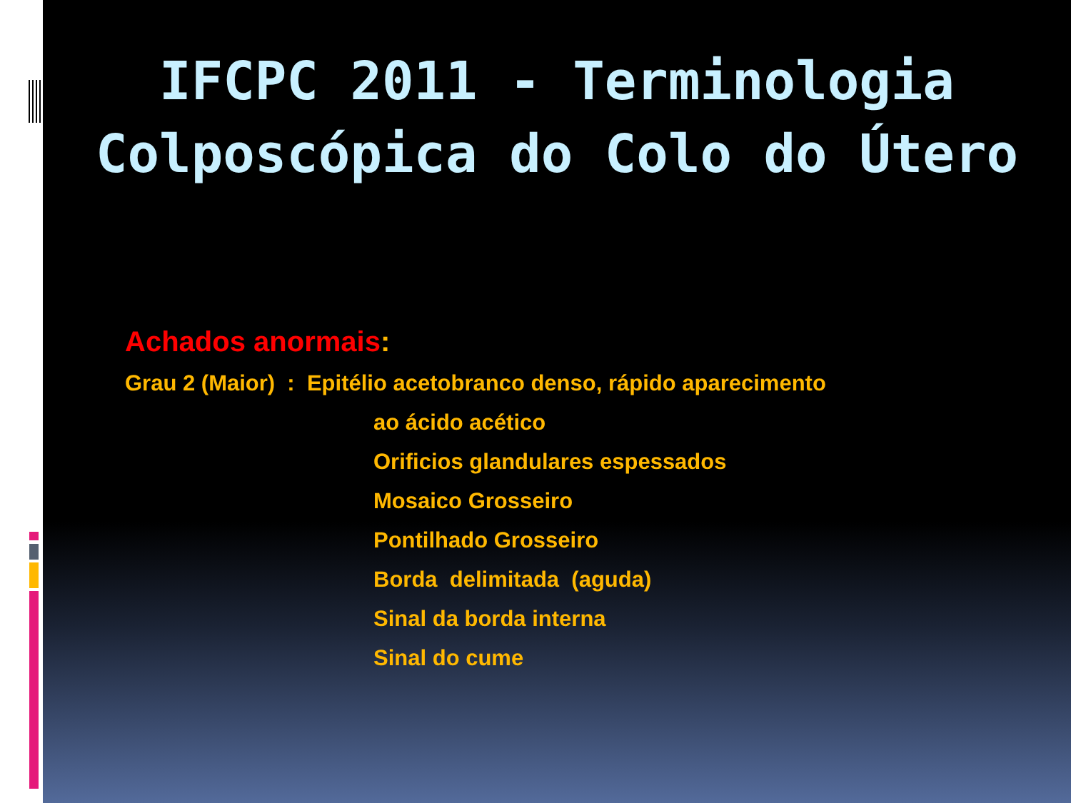IFCPC 2011 - Terminologia
Colposcópica do Colo do Útero
Achados anormais:
Grau 2 (Maior) : Epitélio acetobranco denso, rápido aparecimento
ao ácido acético
Orificios glandulares espessados
Mosaico Grosseiro
Pontilhado Grosseiro
Borda delimitada (aguda)
Sinal da borda interna
Sinal do cume